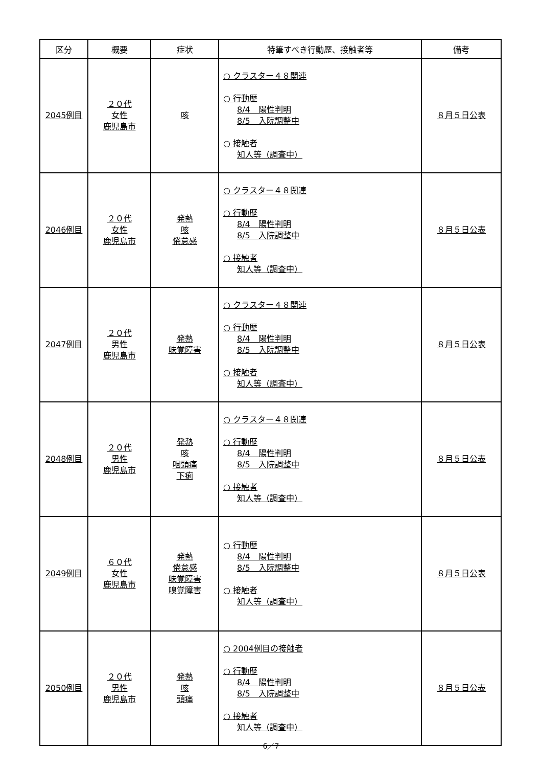| 区分 | 概要 | 症状 | 特筆すべき行動歴、接触者等 | 備考 |
| --- | --- | --- | --- | --- |
| 2045例目 | ２０代 女性 鹿児島市 | 咳 | ○ クラスター４８関連 ○ 行動歴 8/4 陽性判明 8/5 入院調整中 ○ 接触者 知人等（調査中） | ８月５日公表 |
| 2046例目 | ２０代 女性 鹿児島市 | 発熱 咳 倦怠感 | ○ クラスター４８関連 ○ 行動歴 8/4 陽性判明 8/5 入院調整中 ○ 接触者 知人等（調査中） | ８月５日公表 |
| 2047例目 | ２０代 男性 鹿児島市 | 発熱 味覚障害 | ○ クラスター４８関連 ○ 行動歴 8/4 陽性判明 8/5 入院調整中 ○ 接触者 知人等（調査中） | ８月５日公表 |
| 2048例目 | ２０代 男性 鹿児島市 | 発熱 咳 咽頭痛 下痢 | ○ クラスター４８関連 ○ 行動歴 8/4 陽性判明 8/5 入院調整中 ○ 接触者 知人等（調査中） | ８月５日公表 |
| 2049例目 | ６０代 女性 鹿児島市 | 発熱 倦怠感 味覚障害 嗅覚障害 | ○ 行動歴 8/4 陽性判明 8/5 入院調整中 ○ 接触者 知人等（調査中） | ８月５日公表 |
| 2050例目 | ２０代 男性 鹿児島市 | 発熱 咳 頭痛 | ○ 2004例目の接触者 ○ 行動歴 8/4 陽性判明 8/5 入院調整中 ○ 接触者 知人等（調査中） | ８月５日公表 |
6／7